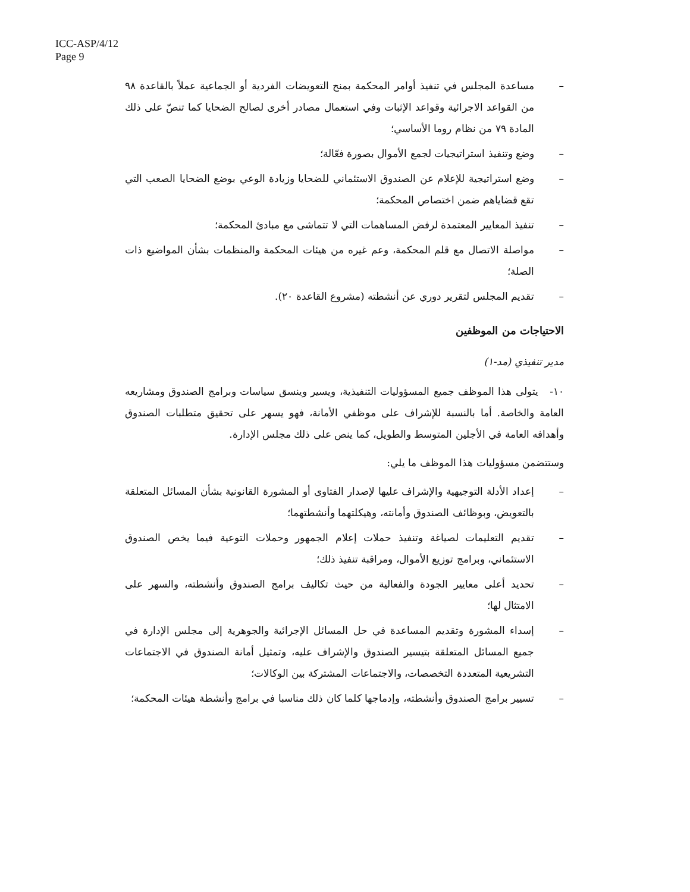ICC-ASP/4/12
Page 9
– مساعدة المجلس في تنفيذ أوامر المحكمة بمنح التعويضات الفردية أو الجماعية عملاً بالقاعدة ٩٨ من القواعد الاجرائية وقواعد الإثبات وفي استعمال مصادر أخرى لصالح الضحايا كما تنصّ على ذلك المادة ٧٩ من نظام روما الأساسي؛
– وضع وتنفيذ استراتيجيات لجمع الأموال بصورة فعّالة؛
– وضع استراتيجية للإعلام عن الصندوق الاستئماني للضحايا وزيادة الوعي بوضع الضحايا الصعب التي تقع قضاياهم ضمن اختصاص المحكمة؛
– تنفيذ المعايير المعتمدة لرفض المساهمات التي لا تتماشى مع مبادئ المحكمة؛
– مواصلة الاتصال مع قلم المحكمة، وعم غيره من هيئات المحكمة والمنظمات بشأن المواضيع ذات الصلة؛
– تقديم المجلس لتقرير دوري عن أنشطته (مشروع القاعدة ٢٠).
الاحتياجات من الموظفين
مدير تنفيذي (مد-١)
١٠- يتولى هذا الموظف جميع المسؤوليات التنفيذية، ويسير وينسق سياسات وبرامج الصندوق ومشاريعه العامة والخاصة. أما بالنسبة للإشراف على موظفي الأمانة، فهو يسهر على تحقيق متطلبات الصندوق وأهدافه العامة في الأجلين المتوسط والطويل، كما ينص على ذلك مجلس الإدارة.
وستتضمن مسؤوليات هذا الموظف ما يلي:
– إعداد الأدلة التوجيهية والإشراف عليها لإصدار الفتاوى أو المشورة القانونية بشأن المسائل المتعلقة بالتعويض، وبوظائف الصندوق وأمانته، وهيكلتهما وأنشطتهما؛
– تقديم التعليمات لصياغة وتنفيذ حملات إعلام الجمهور وحملات التوعية فيما يخص الصندوق الاستئماني، وبرامج توزيع الأموال، ومراقبة تنفيذ ذلك؛
– تحديد أعلى معايير الجودة والفعالية من حيث تكاليف برامج الصندوق وأنشطته، والسهر على الامتثال لها؛
– إسداء المشورة وتقديم المساعدة في حل المسائل الإجرائية والجوهرية إلى مجلس الإدارة في جميع المسائل المتعلقة بتيسير الصندوق والإشراف عليه، وتمثيل أمانة الصندوق في الاجتماعات التشريعية المتعددة التخصصات، والاجتماعات المشتركة بين الوكالات؛
– تسيير برامج الصندوق وأنشطته، وإدماجها كلما كان ذلك مناسبا في برامج وأنشطة هيئات المحكمة؛